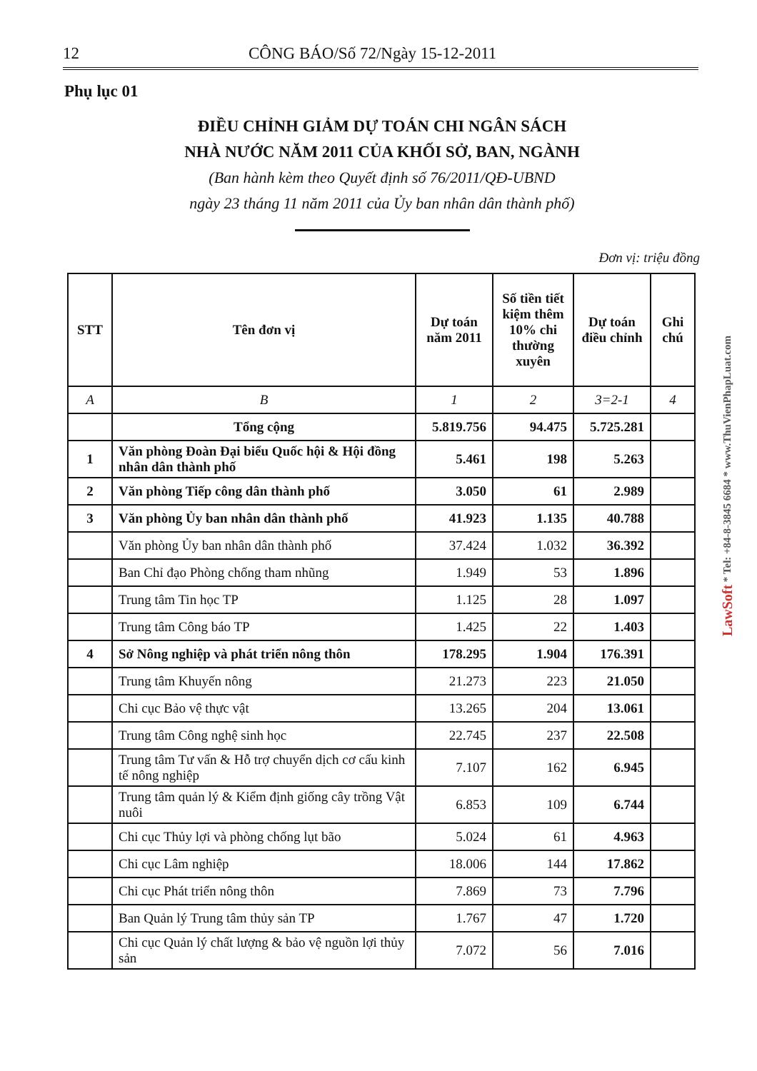12 CÔNG BÁO/Số 72/Ngày 15-12-2011
Phụ lục 01
ĐIỀU CHỈNH GIẢM DỰ TOÁN CHI NGÂN SÁCH
NHÀ NƯỚC NĂM 2011 CỦA KHỐI SỞ, BAN, NGÀNH
(Ban hành kèm theo Quyết định số 76/2011/QĐ-UBND
ngày 23 tháng 11 năm 2011 của Ủy ban nhân dân thành phố)
Đơn vị: triệu đồng
| STT | Tên đơn vị | Dự toán năm 2011 | Số tiền tiết kiệm thêm 10% chi thường xuyên | Dự toán điều chỉnh | Ghi chú |
| --- | --- | --- | --- | --- | --- |
| A | B | 1 | 2 | 3=2-1 | 4 |
| | Tổng cộng | 5.819.756 | 94.475 | 5.725.281 | |
| 1 | Văn phòng Đoàn Đại biểu Quốc hội & Hội đồng nhân dân thành phố | 5.461 | 198 | 5.263 | |
| 2 | Văn phòng Tiếp công dân thành phố | 3.050 | 61 | 2.989 | |
| 3 | Văn phòng Ủy ban nhân dân thành phố | 41.923 | 1.135 | 40.788 | |
| | Văn phòng Ủy ban nhân dân thành phố | 37.424 | 1.032 | 36.392 | |
| | Ban Chỉ đạo Phòng chống tham nhũng | 1.949 | 53 | 1.896 | |
| | Trung tâm Tin học TP | 1.125 | 28 | 1.097 | |
| | Trung tâm Công báo TP | 1.425 | 22 | 1.403 | |
| 4 | Sở Nông nghiệp và phát triển nông thôn | 178.295 | 1.904 | 176.391 | |
| | Trung tâm Khuyến nông | 21.273 | 223 | 21.050 | |
| | Chi cục Bảo vệ thực vật | 13.265 | 204 | 13.061 | |
| | Trung tâm Công nghệ sinh học | 22.745 | 237 | 22.508 | |
| | Trung tâm Tư vấn & Hỗ trợ chuyển dịch cơ cấu kinh tế nông nghiệp | 7.107 | 162 | 6.945 | |
| | Trung tâm quản lý & Kiểm định giống cây trồng Vật nuôi | 6.853 | 109 | 6.744 | |
| | Chi cục Thủy lợi và phòng chống lụt bão | 5.024 | 61 | 4.963 | |
| | Chi cục Lâm nghiệp | 18.006 | 144 | 17.862 | |
| | Chi cục Phát triển nông thôn | 7.869 | 73 | 7.796 | |
| | Ban Quản lý Trung tâm thủy sản TP | 1.767 | 47 | 1.720 | |
| | Chi cục Quản lý chất lượng & bảo vệ nguồn lợi thủy sản | 7.072 | 56 | 7.016 | |
LawSoft * Tel: +84-8-3845 6684 * www.ThuVienPhapLuat.com